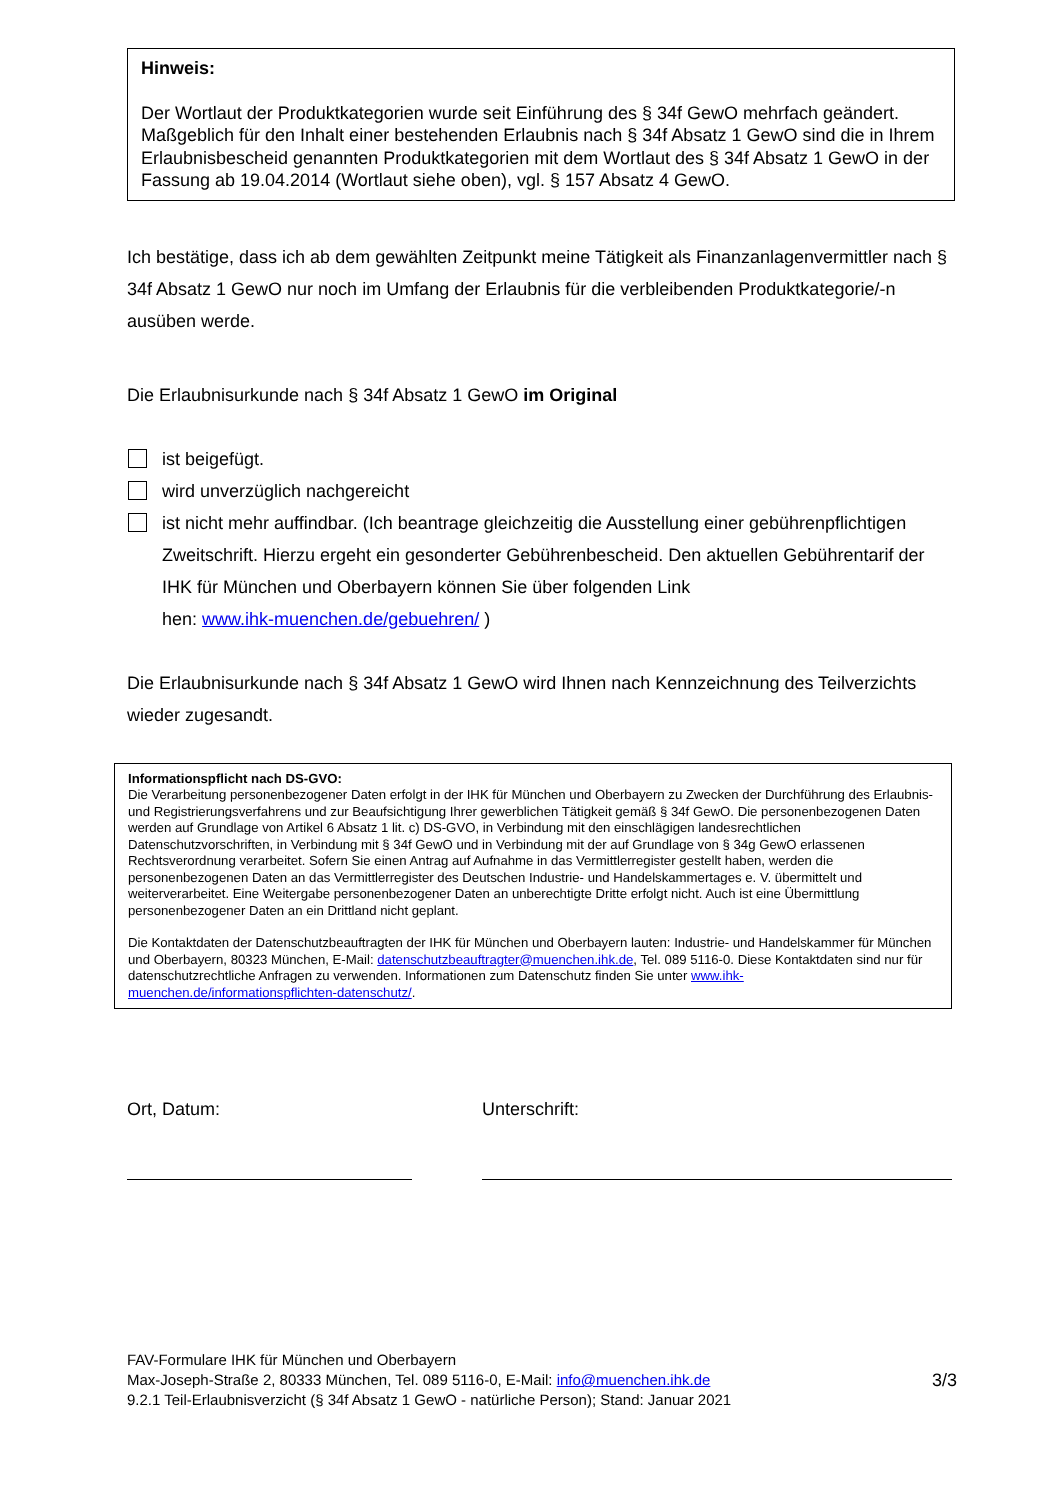Hinweis:
Der Wortlaut der Produktkategorien wurde seit Einführung des § 34f GewO mehrfach geändert. Maßgeblich für den Inhalt einer bestehenden Erlaubnis nach § 34f Absatz 1 GewO sind die in Ihrem Erlaubnisbescheid genannten Produktkategorien mit dem Wortlaut des § 34f Absatz 1 GewO in der Fassung ab 19.04.2014 (Wortlaut siehe oben), vgl. § 157 Absatz 4 GewO.
Ich bestätige, dass ich ab dem gewählten Zeitpunkt meine Tätigkeit als Finanzanlagenvermittler nach § 34f Absatz 1 GewO nur noch im Umfang der Erlaubnis für die verbleibenden Produktkategorie/-n ausüben werde.
Die Erlaubnisurkunde nach § 34f Absatz 1 GewO im Original
ist beigefügt.
wird unverzüglich nachgereicht
ist nicht mehr auffindbar. (Ich beantrage gleichzeitig die Ausstellung einer gebührenpflichtigen Zweitschrift. Hierzu ergeht ein gesonderter Gebührenbescheid. Den aktuellen Gebührentarif der IHK für München und Oberbayern können Sie über folgenden Link
hen: www.ihk-muenchen.de/gebuehren/ )
Die Erlaubnisurkunde nach § 34f Absatz 1 GewO wird Ihnen nach Kennzeichnung des Teilverzichts wieder zugesandt.
Informationspflicht nach DS-GVO:
Die Verarbeitung personenbezogener Daten erfolgt in der IHK für München und Oberbayern zu Zwecken der Durchführung des Erlaubnis- und Registrierungsverfahrens und zur Beaufsichtigung Ihrer gewerblichen Tätigkeit gemäß § 34f GewO. Die personenbezogenen Daten werden auf Grundlage von Artikel 6 Absatz 1 lit. c) DS-GVO, in Verbindung mit den einschlägigen landesrechtlichen Datenschutzvorschriften, in Verbindung mit § 34f GewO und in Verbindung mit der auf Grundlage von § 34g GewO erlassenen Rechtsverordnung verarbeitet. Sofern Sie einen Antrag auf Aufnahme in das Vermittlerregister gestellt haben, werden die personenbezogenen Daten an das Vermittlerregister des Deutschen Industrie- und Handelskammertages e. V. übermittelt und weiterverarbeitet. Eine Weitergabe personenbezogener Daten an unberechtigte Dritte erfolgt nicht. Auch ist eine Übermittlung personenbezogener Daten an ein Drittland nicht geplant.
Die Kontaktdaten der Datenschutzbeauftragten der IHK für München und Oberbayern lauten: Industrie- und Handelskammer für München und Oberbayern, 80323 München, E-Mail: datenschutzbeauftragter@muenchen.ihk.de, Tel. 089 5116-0. Diese Kontaktdaten sind nur für datenschutzrechtliche Anfragen zu verwenden. Informationen zum Datenschutz finden Sie unter www.ihk-muenchen.de/informationspflichten-datenschutz/.
Ort, Datum: Unterschrift:
FAV-Formulare IHK für München und Oberbayern
Max-Joseph-Straße 2, 80333 München, Tel. 089 5116-0, E-Mail: info@muenchen.ihk.de
9.2.1 Teil-Erlaubnisverzicht (§ 34f Absatz 1 GewO - natürliche Person); Stand: Januar 2021
3/3